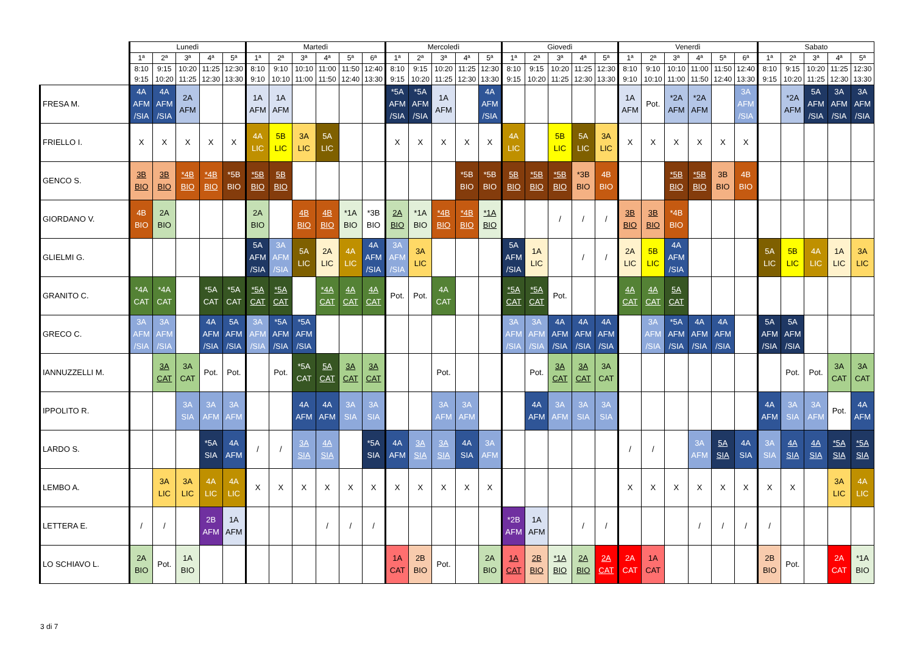| | Lunedì | | | | | Martedì | | | | | | Mercoledì | | | | | Giovedì | | | | | Venerdì | | | | | | Sabato | | | | |
| --- | --- | --- | --- | --- | --- | --- | --- | --- | --- | --- | --- | --- | --- | --- | --- | --- | --- | --- | --- | --- | --- | --- | --- | --- | --- | --- | --- | --- | --- | --- | --- | --- |
| | 1ª | 2ª | 3ª | 4ª | 5ª | 1ª | 2ª | 3ª | 4ª | 5ª | 6ª | 1ª | 2ª | 3ª | 4ª | 5ª | 1ª | 2ª | 3ª | 4ª | 5ª | 1ª | 2ª | 3ª | 4ª | 5ª | 6ª | 1ª | 2ª | 3ª | 4ª | 5ª |
| | 8:10 9:15 | 9:15 10:20 | 10:20 11:25 | 11:25 12:30 | 12:30 13:30 | 8:10 9:10 | 9:10 10:10 | 10:10 11:00 | 11:00 11:50 | 11:50 12:40 | 12:40 13:30 | 8:10 9:15 | 9:15 10:20 | 10:20 11:25 | 11:25 12:30 | 12:30 13:30 | 8:10 9:15 | 9:15 10:20 | 10:20 11:25 | 11:25 12:30 | 12:30 13:30 | 8:10 9:10 | 9:10 10:10 | 10:10 11:00 | 11:00 11:50 | 11:50 12:40 | 12:40 13:30 | 8:10 9:15 | 9:15 10:20 | 10:20 11:25 | 11:25 12:30 | 12:30 13:30 |
| FRESA M. | 4A AFM /SIA | 4A AFM /SIA | 2A AFM | | | 1A AFM | 1A AFM | | | | | *5A AFM /SIA | *5A AFM /SIA | 1A AFM | | 4A AFM /SIA | | | | | | 1A AFM | Pot. | *2A AFM | *2A AFM | | 3A AFM /SIA | | *2A AFM | 5A AFM /SIA | 3A AFM /SIA | 3A AFM /SIA |
| FRIELLO I. | X | X | X | X | X | 4A LIC | 5B LIC | 3A LIC | 5A LIC | | | X | X | X | X | X | 4A LIC | | 5B LIC | 5A LIC | 3A LIC | X | X | X | X | X | X | | | | | |
| GENCO S. | 3B BIO | 3B BIO | *4B BIO | *4B BIO | *5B BIO | *5B BIO | 5B BIO | | | | | | | | *5B BIO | *5B BIO | 5B BIO | *5B BIO | *5B BIO | *3B BIO | 4B BIO | | | *5B BIO | *5B BIO | 3B BIO | 4B BIO | | | | | |
| GIORDANO V. | 4B BIO | 2A BIO | | | | 2A BIO | | 4B BIO | 4B BIO | *1A BIO | *3B BIO | 2A BIO | *1A BIO | *4B BIO | *4B BIO | *1A BIO | | | / | / | / | 3B BIO | 3B BIO | *4B BIO | | | | | | | | |
| GLIELMI G. | | | | | | 5A AFM /SIA | 3A AFM /SIA | 5A LIC | 2A LIC | 4A LIC | 4A AFM /SIA | 3A AFM /SIA | 3A LIC | | | | 5A AFM /SIA | 1A LIC | | / | / | 2A LIC | 5B LIC | 4A AFM /SIA | | | | 5A LIC | 5B LIC | 4A LIC | 1A LIC | 3A LIC |
| GRANITO C. | *4A CAT | *4A CAT | | *5A CAT | *5A CAT | *5A CAT | *5A CAT | | *4A CAT | 4A CAT | 4A CAT | Pot. | Pot. | 4A CAT | | | *5A CAT | *5A CAT | Pot. | | | 4A CAT | 4A CAT | 5A CAT | | | | | | | | |
| GRECO C. | 3A AFM /SIA | 3A AFM /SIA | | 4A AFM /SIA | 5A AFM /SIA | 3A AFM /SIA | *5A AFM /SIA | *5A AFM /SIA | | | | | | | | | 3A AFM /SIA | 3A AFM /SIA | 4A AFM /SIA | 4A AFM /SIA | 4A AFM /SIA | | 3A AFM /SIA | *5A AFM /SIA | 4A AFM /SIA | 4A AFM /SIA | | 5A AFM /SIA | 5A AFM /SIA | | | |
| IANNUZZELLI M. | | 3A CAT | 3A CAT | Pot. | Pot. | | Pot. | *5A CAT | 5A CAT | 3A CAT | 3A CAT | | | Pot. | | | | Pot. | 3A CAT | 3A CAT | 3A CAT | | | | | | | | Pot. | Pot. | 3A CAT | 3A CAT |
| IPPOLITO R. | | | 3A SIA | 3A AFM | 3A AFM | | | 4A AFM | 4A AFM | 3A SIA | 3A SIA | | | 3A AFM | 3A AFM | | | 4A AFM | 3A AFM | 3A SIA | 3A SIA | | | | | | | 4A AFM | 3A SIA | 3A AFM | Pot. | 4A AFM |
| LARDO S. | | | | *5A SIA | 4A AFM | / | / | 3A SIA | 4A SIA | | *5A SIA | 4A AFM | 3A SIA | 3A SIA | 4A SIA | 3A AFM | | | | | | / | / | | 3A AFM | 5A SIA | 4A SIA | 3A SIA | 4A SIA | 4A SIA | *5A SIA | *5A SIA |
| LEMBO A. | | 3A LIC | 3A LIC | 4A LIC | 4A LIC | X | X | X | X | X | X | X | X | X | X | X | | | | | | X | X | X | X | X | X | X | X | | 3A LIC | 4A LIC |
| LETTERA E. | / | / | | 2B AFM | 1A AFM | | | | / | / | / | | | | | | *2B AFM | 1A AFM | | / | / | | | | / | / | / | / | | | | |
| LO SCHIAVO L. | 2A BIO | Pot. | 1A BIO | | | | | | | | | 1A CAT | 2B BIO | Pot. | | 2A BIO | 1A CAT | 2B BIO | *1A BIO | 2A BIO | 2A CAT | 2A CAT | 1A CAT | | | | | 2B BIO | Pot. | | 2A CAT | *1A BIO |
3 di 7